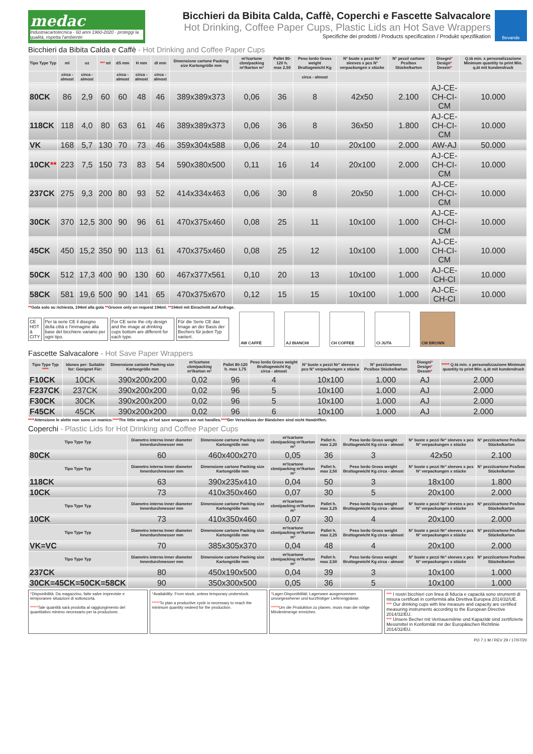medac
Industriacartotecnica · 60 anni 1960-2020 · proteggi la qualità, rispetta l'ambiente
Bicchieri da Bibita Calda, Caffè, Coperchi e Fascette Salvacalore
Hot Drinking, Coffee Paper Cups, Plastic Lids an Hot Save Wrappers
Specifiche dei prodotti / Products specification / Produkt spezifikation
Bevande
Bicchieri da Bibita Calda e Caffè - Hot Drinking and Coffee Paper Cups
| Tipo Type Typ | ml | oz | *** ml | dS mm | H mm | dI mm | Dimensione cartone Packing size Kartongröße mm | m³/cartone cbm/packing m³/karton m³ | Pallet 80-120 h. max 2,50 | Peso lordo Gross weight Bruttogewicht Kg | N° buste x pezzi Nr° sleeves x pcs N° verpackungen x stücke | N° pezzi/ cartone Pcs/box Stücke/karton | Disegni * Design * Dessin * | Q.tà min. x personalizzazione Minimum quantity to print Min. q.ät mit kundendruck |
| --- | --- | --- | --- | --- | --- | --- | --- | --- | --- | --- | --- | --- | --- | --- |
| | circa - almost | circa - almost | | circa - almost | circa - almost | circa - almost | | | | circa - almost | | | | |
| 80CK | 86 | 2,9 | 60 | 60 | 48 | 46 | 389x389x373 | 0,06 | 36 | 8 | 42x50 | 2.100 | AJ-CE-CH-CI-CM | 10.000 |
| 118CK | 118 | 4,0 | 80 | 63 | 61 | 46 | 389x389x373 | 0,06 | 36 | 8 | 36x50 | 1.800 | AJ-CE-CH-CI-CM | 10.000 |
| VK | 168 | 5,7 | 130 | 70 | 73 | 46 | 359x304x588 | 0,06 | 24 | 10 | 20x100 | 2.000 | AW-AJ | 50.000 |
| 10CK ** | 223 | 7,5 | 150 | 73 | 83 | 54 | 590x380x500 | 0,11 | 16 | 14 | 20x100 | 2.000 | AJ-CE-CH-CI-CM | 10.000 |
| 237CK | 275 | 9,3 | 200 | 80 | 93 | 52 | 414x334x463 | 0,06 | 30 | 8 | 20x50 | 1.000 | AJ-CE-CH-CI-CM | 10.000 |
| 30CK | 370 | 12,5 | 300 | 90 | 96 | 61 | 470x375x460 | 0,08 | 25 | 11 | 10x100 | 1.000 | AJ-CE-CH-CI-CM | 10.000 |
| 45CK | 450 | 15,2 | 350 | 90 | 113 | 61 | 470x375x460 | 0,08 | 25 | 12 | 10x100 | 1.000 | AJ-CE-CH-CI-CM | 10.000 |
| 50CK | 512 | 17,3 | 400 | 90 | 130 | 60 | 467x377x561 | 0,10 | 20 | 13 | 10x100 | 1.000 | AJ-CE-CH-CI | 10.000 |
| 58CK | 581 | 19,6 | 500 | 90 | 141 | 65 | 470x375x670 | 0,12 | 15 | 15 | 10x100 | 1.000 | AJ-CE-CH-CI | 10.000 |
**Gola solo su richiesta, 194ml alla gola **Groove only on request 194ml. **194ml mit Einschnitt auf Anfrage.
CE HOT & CITY Per la serie CE il disegno della città e l'immagine alla base del bicchiere variano per ogni tipo. For CE serie the city design and the image at drinking cups bottom are different for each type. Für die Serie CE das Image an der Basis der Bechers für jeden Typ variiert.
AW CAFFÈ AJ BIANCHI CH COFFEE CI JUTA CM BROWN
Fascette Salvacalore - Hot Save Paper Wrappers
| Tipo Type Typ **** | Idoneo per: Suitable for: Geeignet Für: | Dimensione cartone Packing size Kartongröße mm | m³/cartone cbm/packing m³/karton m³ | Pallet 80-120 h. max 1,75 | Peso lordo Gross weight Bruttogewicht Kg circa - almost | N° buste x pezzi Nr° sleeves x pcs N° verpackungen x stücke | N° pezzi/cartone Pcs/box Stücke/karton | Disegni * Design * Dessin * | ***** Q.tà min. x personalizzazione Minimum quantity to print Min. q.ät mit kundendruck |
| --- | --- | --- | --- | --- | --- | --- | --- | --- | --- |
| F10CK | 10CK | 390x200x200 | 0,02 | 96 | 4 | 10x100 | 1.000 | AJ | 2.000 |
| F237CK | 237CK | 390x200x200 | 0,02 | 96 | 5 | 10x100 | 1.000 | AJ | 2.000 |
| F30CK | 30CK | 390x200x200 | 0,02 | 96 | 5 | 10x100 | 1.000 | AJ | 2.000 |
| F45CK | 45CK | 390x200x200 | 0,02 | 96 | 6 | 10x100 | 1.000 | AJ | 2.000 |
****Attenzione le alette non sono un manico.****The little wings of hot save wrappers are not handles.****Der Verschluss der Bändchen sind nicht Handriffen.
Coperchi - Plastic Lids for Hot Drinking and Coffee Paper Cups
| Tipo Type Typ | Diametro interno Inner diameter Innerdurchmesser mm | Dimensione cartone Packing size Kartongröße mm | m³/cartone cbm/packing m³/karton m³ | Pallet h. max 2,20 | Peso lordo Gross weight Bruttogewicht Kg circa - almost | N° buste x pezzi Nr° sleeves x pcs N° verpackungen x stücke | N° pezzi/cartone Pcs/box Stücke/karton |
| --- | --- | --- | --- | --- | --- | --- | --- |
| 80CK | 60 | 460x400x270 | 0,05 | 36 | 3 | 42x50 | 2.100 |
| Tipo Type Typ | Diametro interno Inner diameter Innerdurchmesser mm | Dimensione cartone Packing size Kartongröße mm | m³/cartone cbm/packing m³/karton m³ | Pallet h. max 2,50 | Peso lordo Gross weight Bruttogewicht Kg circa - almost | N° buste x pezzi Nr° sleeves x pcs N° verpackungen x stücke | N° pezzi/cartone Pcs/box Stücke/karton |
| 118CK | 63 | 390x235x410 | 0,04 | 50 | 3 | 18x100 | 1.800 |
| 10CK | 73 | 410x350x460 | 0,07 | 30 | 5 | 20x100 | 2.000 |
| Tipo Type Typ | Diametro interno Inner diameter Innerdurchmesser mm | Dimensione cartone Packing size Kartongröße mm | m³/cartone cbm/packing m³/karton m³ | Pallet h. max 2,25 | Peso lordo Gross weight Bruttogewicht Kg circa - almost | N° buste x pezzi Nr° sleeves x pcs N° verpackungen x stücke | N° pezzi/cartone Pcs/box Stücke/karton |
| 10CK | 73 | 410x350x460 | 0,07 | 30 | 4 | 20x100 | 2.000 |
| Tipo Type Typ | Diametro interno Inner diameter Innerdurchmesser mm | Dimensione cartone Packing size Kartongröße mm | m³/cartone cbm/packing m³/karton m³ | Pallet h. max 2,25 | Peso lordo Gross weight Bruttogewicht Kg circa - almost | N° buste x pezzi Nr° sleeves x pcs N° verpackungen x stücke | N° pezzi/cartone Pcs/box Stücke/karton |
| VK=VC | 70 | 385x305x370 | 0,04 | 48 | 4 | 20x100 | 2.000 |
| Tipo Type Typ | Diametro interno Inner diameter Innerdurchmesser mm | Dimensione cartone Packing size Kartongröße mm | m³/cartone cbm/packing m³/karton m³ | Pallet h. max 2,50 | Peso lordo Gross weight Bruttogewicht Kg circa - almost | N° buste x pezzi Nr° sleeves x pcs N° verpackungen x stücke | N° pezzi/cartone Pcs/box Stücke/karton |
| 237CK | 80 | 450x190x500 | 0,04 | 39 | 3 | 10x100 | 1.000 |
| 30CK=45CK=50CK=58CK | 90 | 350x300x500 | 0,05 | 36 | 5 | 10x100 | 1.000 |
*Disponibilità: Da magazzino, fatte salve impreviste e temporanee situazioni di sottoscorta.
*****Tale quantità sarà prodotta al raggiungimento del quantitativo minimo necessario per la produzione.
*Availability: From stock, unless temporary understock.
*****To plan a productive cycle is necessary to reach the minimum quantity nedeed for the production.
*Lager-Disponibilität: Lagerware ausgenommen unvorgesehener und kurzfristiger Lieferengpässe.
*****Um die Produktion zu planen, muss man die nötige Mindestmenge erreichen.
*** I nostri bicchieri con linea di fiducia e capacità sono strumenti di misura certificati in conformità alla Direttiva Europea 2014/32/UE.
*** Our drinking cups with line measure and capacity are certified measuring instruments according to the European Directive 2014/32/EU.
*** Unsere Becher mit Vertrauenslinie und Kapazität sind zertifizierte Messmittel in Konfomität mir der Europäischen Richtlinie 2014/32/EU.
PO 7.1 M / REV 29 / 17/07/20